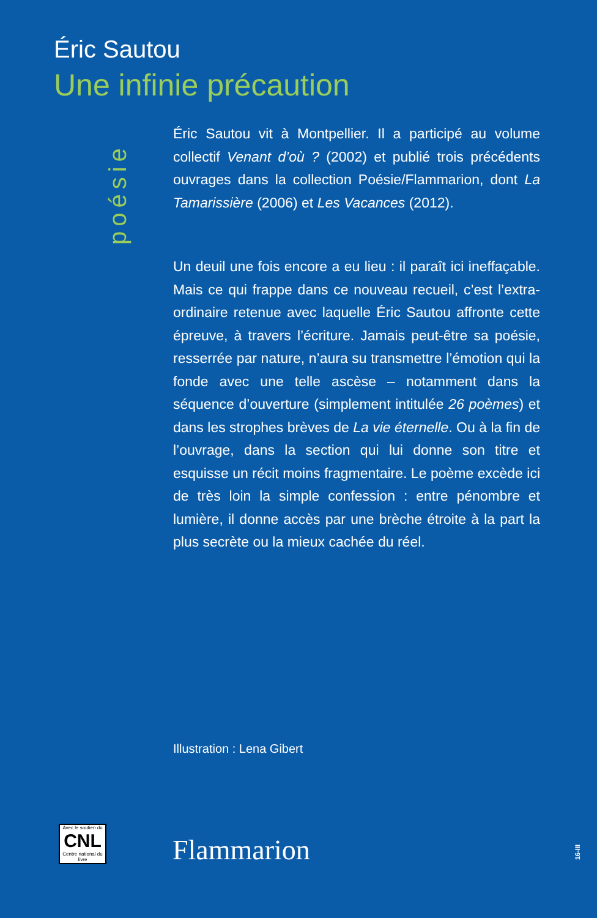Éric Sautou
Une infinie précaution
poésie
Éric Sautou vit à Montpellier. Il a participé au volume collectif Venant d’où ? (2002) et publié trois précédents ouvrages dans la collection Poésie/Flammarion, dont La Tamarissière (2006) et Les Vacances (2012).
Un deuil une fois encore a eu lieu : il paraît ici ineffaçable. Mais ce qui frappe dans ce nouveau recueil, c’est l’extra­ordinaire retenue avec laquelle Éric Sautou affronte cette épreuve, à travers l’écriture. Jamais peut-être sa poésie, resserrée par nature, n’aura su transmettre l’émotion qui la fonde avec une telle ascèse – notamment dans la séquence d’ouverture (simplement intitulée 26 poèmes) et dans les strophes brèves de La vie éternelle. Ou à la fin de l’ouvrage, dans la section qui lui donne son titre et esquisse un récit moins fragmentaire. Le poème excède ici de très loin la simple confession : entre pénombre et lumière, il donne accès par une brèche étroite à la part la plus secrète ou la mieux cachée du réel.
Illustration : Lena Gibert
Avec le soutien du
CNL
Centre national du livre
Flammarion
16-III